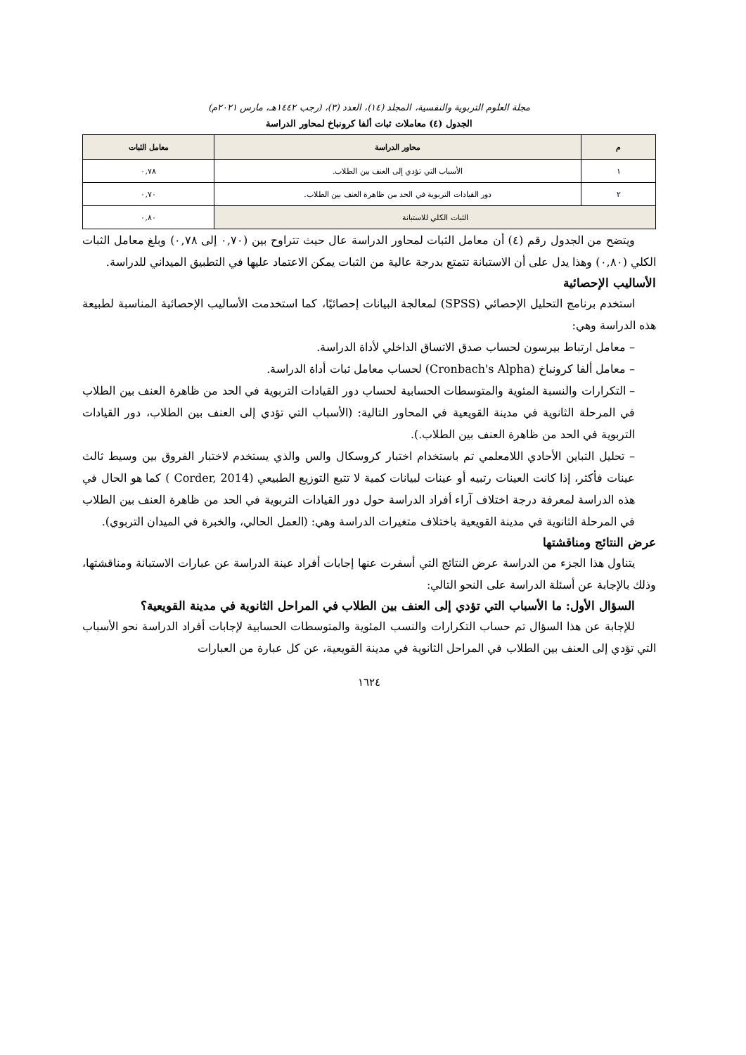مجلة العلوم التربوية والنفسية، المجلد (١٤)، العدد (٣)، (رجب ١٤٤٢هـ، مارس ٢٠٢١م)
الجدول (٤) معاملات ثبات ألفا كرونباخ لمحاور الدراسة
| م | محاور الدراسة | معامل الثبات |
| --- | --- | --- |
| ١ | الأسباب التي تؤدي إلى العنف بين الطلاب. | ٠,٧٨ |
| ٢ | دور القيادات التربوية في الحد من ظاهرة العنف بين الطلاب. | ٠,٧٠ |
| الثبات الكلي للاستبانة | | ٠,٨٠ |
ويتضح من الجدول رقم (٤) أن معامل الثبات لمحاور الدراسة عال حيث تتراوح بين (٠,٧٠ إلى ٠,٧٨) وبلغ معامل الثبات الكلي (٠,٨٠) وهذا يدل على أن الاستبانة تتمتع بدرجة عالية من الثبات يمكن الاعتماد عليها في التطبيق الميداني للدراسة.
الأساليب الإحصائية
استخدم برنامج التحليل الإحصائي (SPSS) لمعالجة البيانات إحصائيًا، كما استخدمت الأساليب الإحصائية المناسبة لطبيعة هذه الدراسة وهي:
– معامل ارتباط بيرسون لحساب صدق الاتساق الداخلي لأداة الدراسة.
– معامل ألفا كرونباخ (Cronbach's Alpha) لحساب معامل ثبات أداة الدراسة.
– التكرارات والنسبة المئوية والمتوسطات الحسابية لحساب دور القيادات التربوية في الحد من ظاهرة العنف بين الطلاب في المرحلة الثانوية في مدينة القويعية في المحاور التالية: (الأسباب التي تؤدي إلى العنف بين الطلاب، دور القيادات التربوية في الحد من ظاهرة العنف بين الطلاب.).
– تحليل التباين الأحادي اللامعلمي تم باستخدام اختبار كروسكال والس والذي يستخدم لاختبار الفروق بين وسيط ثالث عينات فأكثر، إذا كانت العينات رتبيه أو عينات لبيانات كمية لا تتبع التوزيع الطبيعي (Corder, 2014 ) كما هو الحال في هذه الدراسة لمعرفة درجة اختلاف آراء أفراد الدراسة حول دور القيادات التربوية في الحد من ظاهرة العنف بين الطلاب في المرحلة الثانوية في مدينة القويعية باختلاف متغيرات الدراسة وهي: (العمل الحالي، والخبرة في الميدان التربوي).
عرض النتائج ومناقشتها
يتناول هذا الجزء من الدراسة عرض النتائج التي أسفرت عنها إجابات أفراد عينة الدراسة عن عبارات الاستبانة ومناقشتها، وذلك بالإجابة عن أسئلة الدراسة على النحو التالي:
السؤال الأول: ما الأسباب التي تؤدي إلى العنف بين الطلاب في المراحل الثانوية في مدينة القويعية؟
للإجابة عن هذا السؤال تم حساب التكرارات والنسب المئوية والمتوسطات الحسابية لإجابات أفراد الدراسة نحو الأسباب التي تؤدي إلى العنف بين الطلاب في المراحل الثانوية في مدينة القويعية، عن كل عبارة من العبارات
١٦٢٤